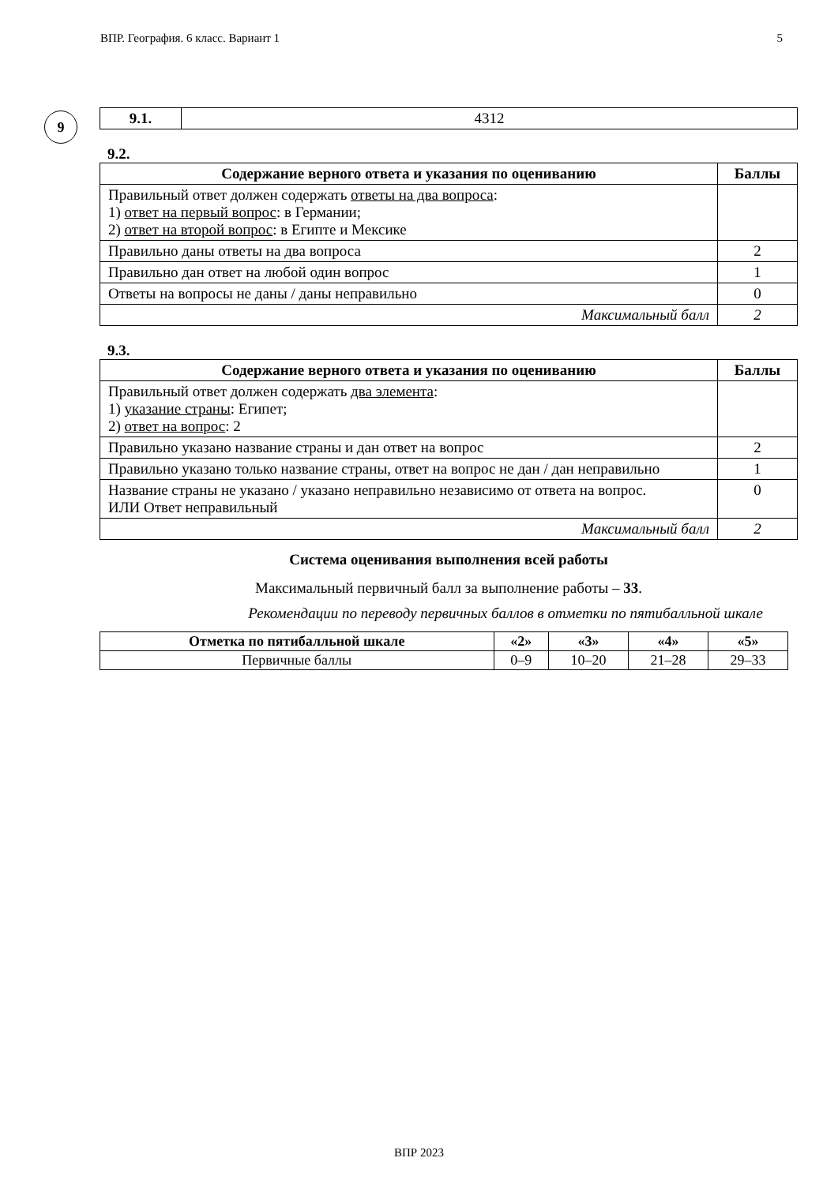ВПР. География. 6 класс. Вариант 1 5
9
| 9.1. | 4312 |
9.2.
| Содержание верного ответа и указания по оцениванию | Баллы |
| --- | --- |
| Правильный ответ должен содержать ответы на два вопроса : 1) ответ на первый вопрос : в Германии; 2) ответ на второй вопрос : в Египте и Мексике | |
| Правильно даны ответы на два вопроса | 2 |
| Правильно дан ответ на любой один вопрос | 1 |
| Ответы на вопросы не даны / даны неправильно | 0 |
| Максимальный балл | 2 |
9.3.
| Содержание верного ответа и указания по оцениванию | Баллы |
| --- | --- |
| Правильный ответ должен содержать два элемента : 1) указание страны : Египет; 2) ответ на вопрос : 2 | |
| Правильно указано название страны и дан ответ на вопрос | 2 |
| Правильно указано только название страны, ответ на вопрос не дан / дан неправильно | 1 |
| Название страны не указано / указано неправильно независимо от ответа на вопрос. ИЛИ Ответ неправильный | 0 |
| Максимальный балл | 2 |
Система оценивания выполнения всей работы
Максимальный первичный балл за выполнение работы – 33.
Рекомендации по переводу первичных баллов в отметки по пятибалльной шкале
| Отметка по пятибалльной шкале | «2» | «3» | «4» | «5» |
| --- | --- | --- | --- | --- |
| Первичные баллы | 0–9 | 10–20 | 21–28 | 29–33 |
ВПР 2023